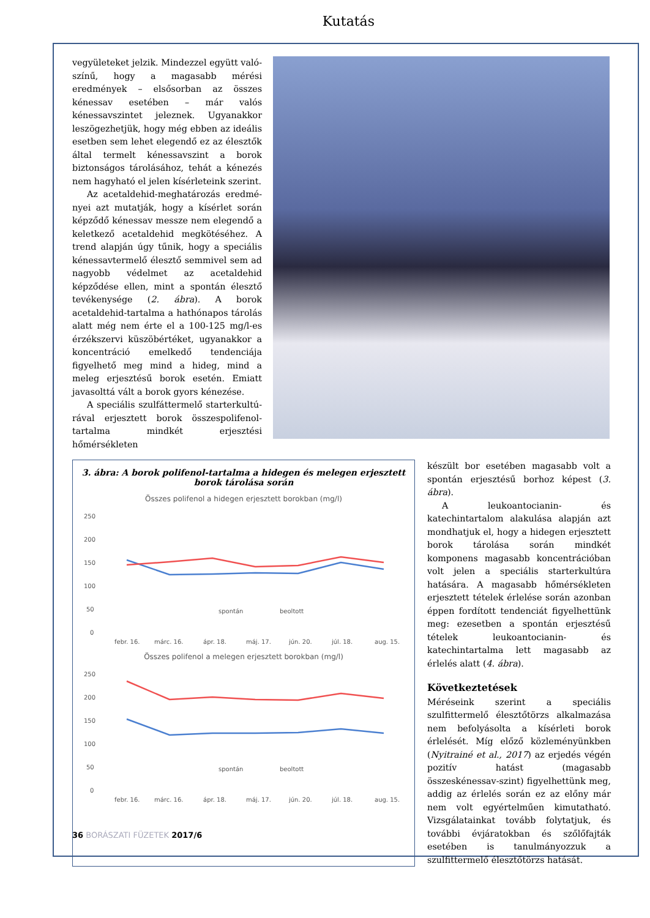Kutatás
vegyületeket jelzik. Mindezzel együtt való­színű, hogy a magasabb mérési eredmények – elsősorban az összes kénessav esetében – már valós kénessavszintet jeleznek. Ugyanakkor leszögezhetjük, hogy még ebben az ideális esetben sem lehet elegendő ez az élesztők által termelt kénessavszint a borok biztonságos tárolásához, tehát a kéne­zés nem hagyható el jelen kísérleteink sze­rint.
Az acetaldehid-meghatározás eredmé­nyei azt mutatják, hogy a kísérlet során képződő kénessav messze nem elegendő a keletkező acetaldehid megkötéséhez. A trend alapján úgy tűnik, hogy a speciális kénessavtermelő élesztő semmivel sem ad nagyobb védelmet az acetaldehid képződé­se ellen, mint a spontán élesztő tevékeny­sége (2. ábra). A borok acetaldehid-tartal­ma a hathónapos tárolás alatt még nem érte el a 100-125 mg/l-es érzékszervi küszöbértéket, ugyanakkor a koncentráció emelkedő tendenciája figyelhető meg mind a hideg, mind a meleg erjesztésű borok esetén. Emiatt javasolttá vált a borok gyors kénezése.
A speciális szulfáttermelő starterkultú­rával erjesztett borok összespolifenol-tartal­ma mindkét erjesztési hőmérsékleten
3. ábra: A borok polifenol-tartalma a hidegen és melegen erjesztett borok tárolása során
Összes polifenol a hidegen erjesztett borokban (mg/l)
250
200
150
100
50
0
spontán
beoltott
febr. 16.
márc. 16.
ápr. 18.
máj. 17.
jún. 20.
júl. 18.
aug. 15.
Összes polifenol a melegen erjesztett borokban (mg/l)
250
200
150
100
50
0
spontán
beoltott
febr. 16.
márc. 16.
ápr. 18.
máj. 17.
jún. 20.
júl. 18.
aug. 15.
készült bor esetében magasabb volt a spon­tán erjesztésű borhoz képest (3. ábra).
A leukoantocianin- és katechintartalom alakulása alapján azt mondhatjuk el, hogy a hidegen erjesztett borok tárolása során mindkét komponens magasabb koncentrá­cióban volt jelen a speciális starterkultúra hatására. A magasabb hőmérsékleten erjesztett tételek érlelése során azonban éppen fordított tendenciát figyelhettünk meg: ezesetben a spontán erjesztésű tételek leukoantocianin- és katechintartalma lett magasabb az érlelés alatt (4. ábra).
Következtetések
Méréseink szerint a speciális szulfitterme­lő élesztőtörzs alkalmazása nem befolyá­solta a kísérleti borok érlelését. Míg előző közleményünkben (Nyitrainé et al., 2017) az erjedés végén pozitív hatást (magasabb összeskénessav-szint) figyelhettünk meg, addig az érlelés során ez az előny már nem volt egyértelműen kimutatható. Vizsgálatainkat tovább folytatjuk, és továb­bi évjáratokban és szőlőfajták esetében is tanulmányozzuk a szulfittermelő élesztő­törzs hatását.
36 BORÁSZATI FÜZETEK 2017/6